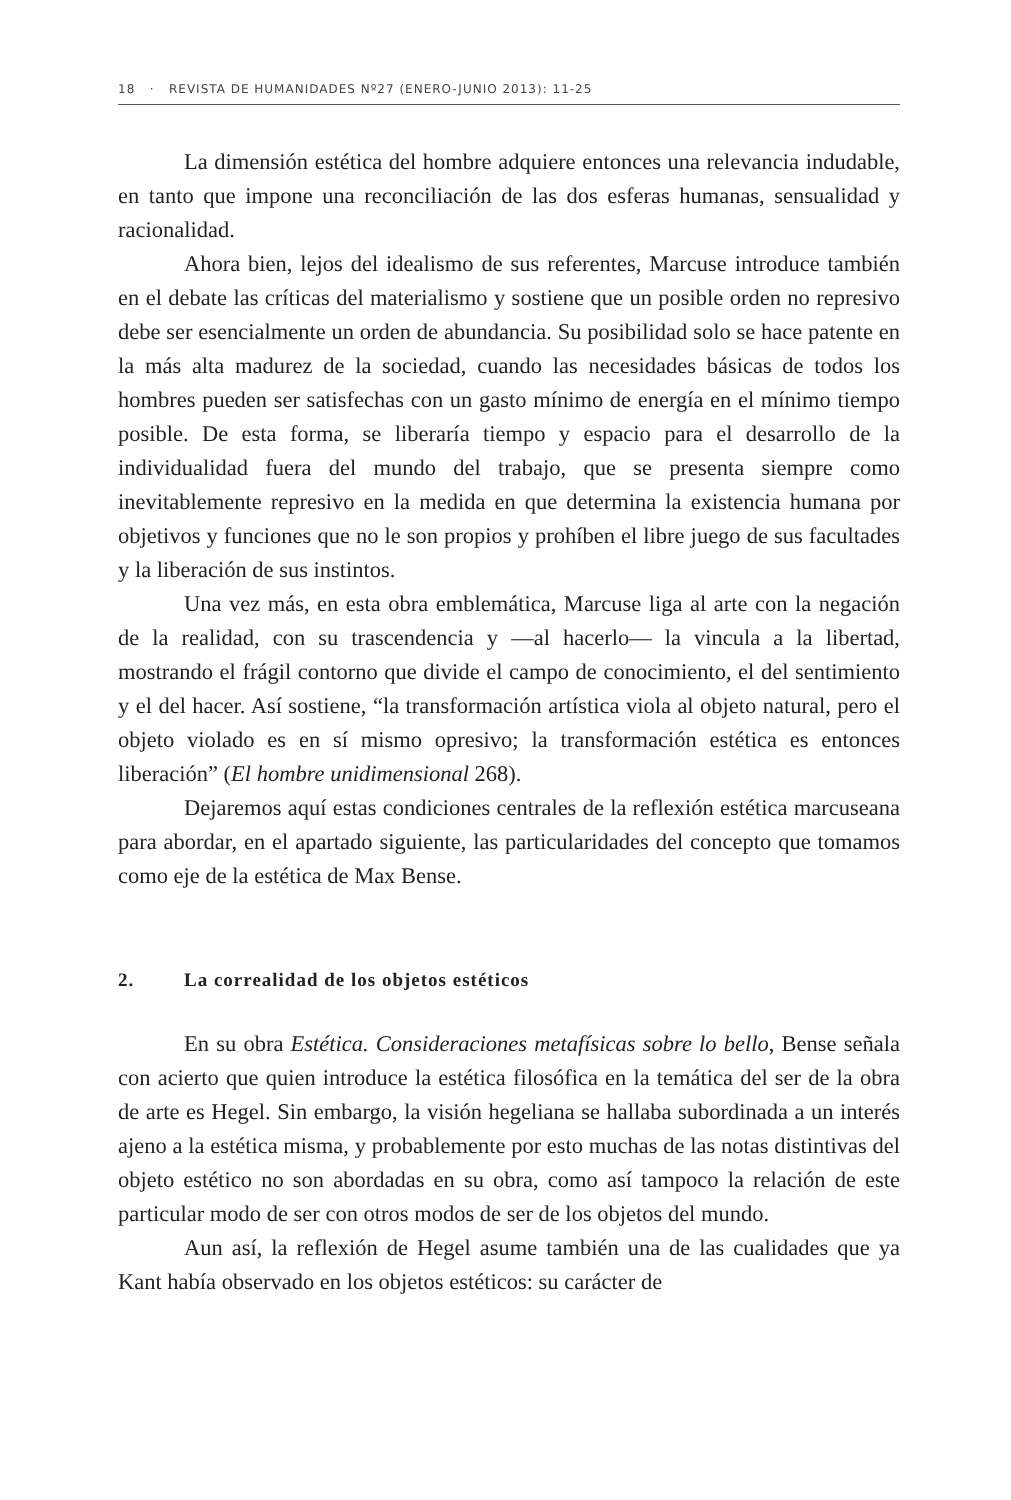18 · REVISTA DE HUMANIDADES Nº27 (ENERO-JUNIO 2013): 11-25
La dimensión estética del hombre adquiere entonces una relevancia indudable, en tanto que impone una reconciliación de las dos esferas humanas, sensualidad y racionalidad.
Ahora bien, lejos del idealismo de sus referentes, Marcuse introduce también en el debate las críticas del materialismo y sostiene que un posible orden no represivo debe ser esencialmente un orden de abundancia. Su posibilidad solo se hace patente en la más alta madurez de la sociedad, cuando las necesidades básicas de todos los hombres pueden ser satisfechas con un gasto mínimo de energía en el mínimo tiempo posible. De esta forma, se liberaría tiempo y espacio para el desarrollo de la individualidad fuera del mundo del trabajo, que se presenta siempre como inevitablemente represivo en la medida en que determina la existencia humana por objetivos y funciones que no le son propios y prohíben el libre juego de sus facultades y la liberación de sus instintos.
Una vez más, en esta obra emblemática, Marcuse liga al arte con la negación de la realidad, con su trascendencia y —al hacerlo— la vincula a la libertad, mostrando el frágil contorno que divide el campo de conocimiento, el del sentimiento y el del hacer. Así sostiene, “la transformación artística viola al objeto natural, pero el objeto violado es en sí mismo opresivo; la transformación estética es entonces liberación” (El hombre unidimensional 268).
Dejaremos aquí estas condiciones centrales de la reflexión estética marcuseana para abordar, en el apartado siguiente, las particularidades del concepto que tomamos como eje de la estética de Max Bense.
2. La correalidad de los objetos estéticos
En su obra Estética. Consideraciones metafísicas sobre lo bello, Bense señala con acierto que quien introduce la estética filosófica en la temática del ser de la obra de arte es Hegel. Sin embargo, la visión hegeliana se hallaba subordinada a un interés ajeno a la estética misma, y probablemente por esto muchas de las notas distintivas del objeto estético no son abordadas en su obra, como así tampoco la relación de este particular modo de ser con otros modos de ser de los objetos del mundo.
Aun así, la reflexión de Hegel asume también una de las cualidades que ya Kant había observado en los objetos estéticos: su carácter de